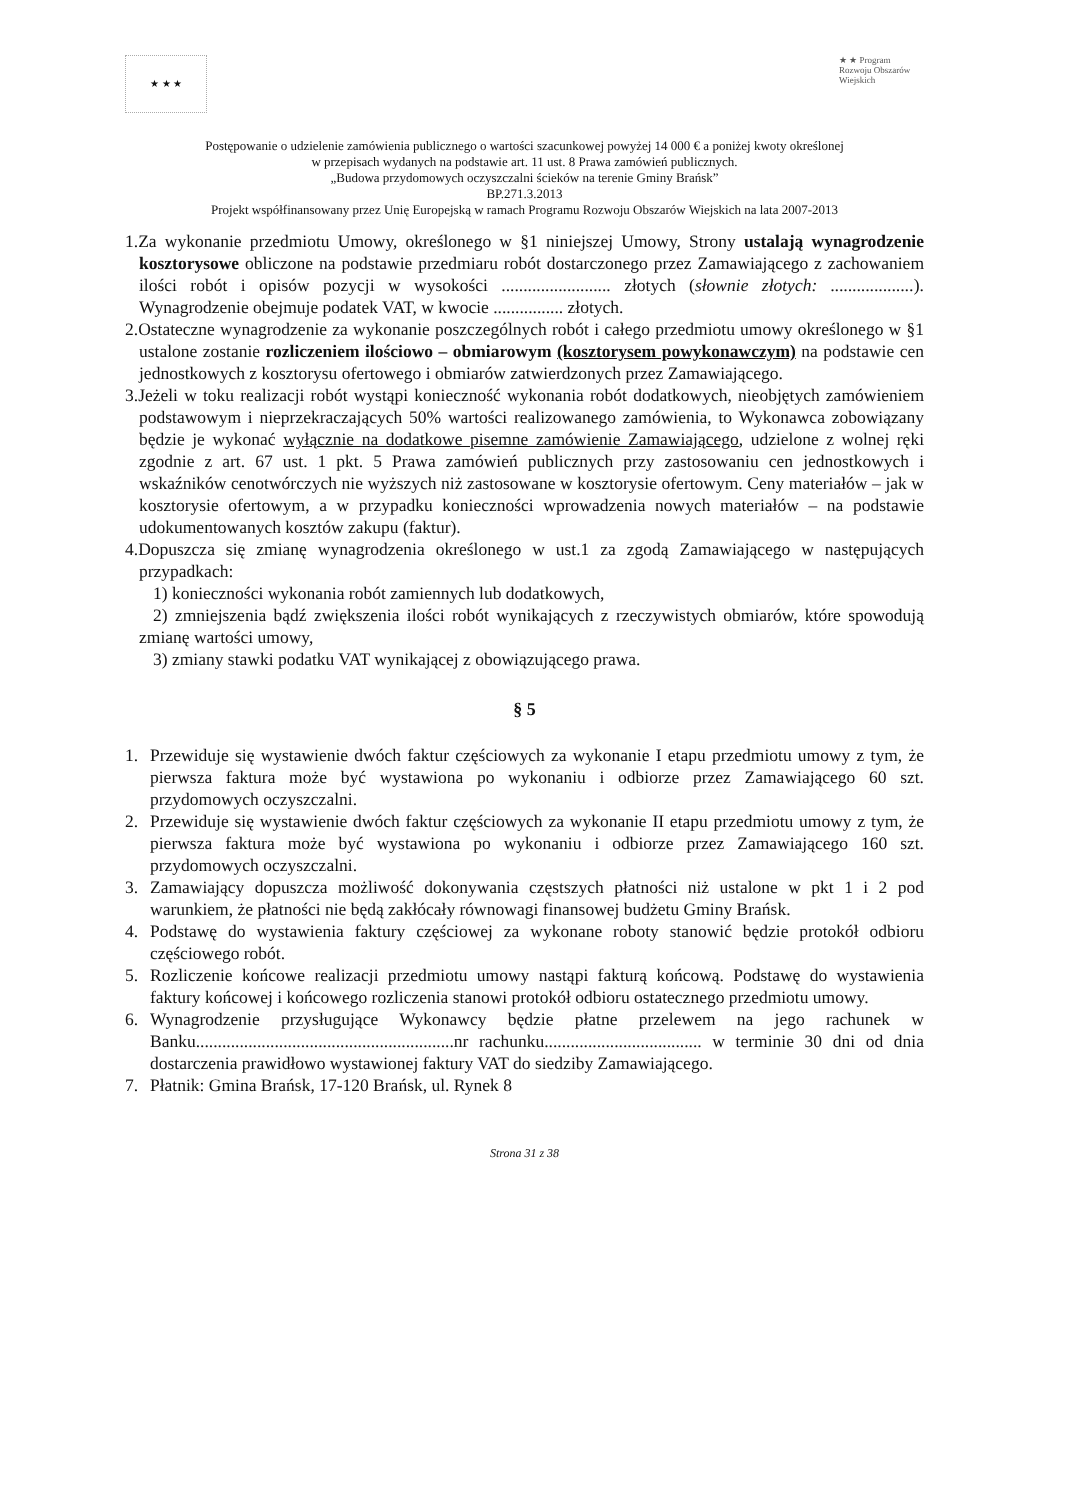★ ★ ★
★ ★ Program Rozwoju Obszarów Wiejskich
Postępowanie o udzielenie zamówienia publicznego o wartości szacunkowej powyżej 14 000 € a poniżej kwoty określonej
w przepisach wydanych na podstawie art. 11 ust. 8 Prawa zamówień publicznych.
„Budowa przydomowych oczyszczalni ścieków na terenie Gminy Brańsk”
BP.271.3.2013
Projekt współfinansowany przez Unię Europejską w ramach Programu Rozwoju Obszarów Wiejskich na lata 2007-2013
1.Za wykonanie przedmiotu Umowy, określonego w §1 niniejszej Umowy, Strony ustalają wynagrodzenie kosztorysowe obliczone na podstawie przedmiaru robót dostarczonego przez Zamawiającego z zachowaniem ilości robót i opisów pozycji w wysokości ......................... złotych (słownie złotych: ...................). Wynagrodzenie obejmuje podatek VAT, w kwocie ................ złotych.
2.Ostateczne wynagrodzenie za wykonanie poszczególnych robót i całego przedmiotu umowy określonego w §1 ustalone zostanie rozliczeniem ilościowo – obmiarowym (kosztorysem powykonawczym) na podstawie cen jednostkowych z kosztorysu ofertowego i obmiarów zatwierdzonych przez Zamawiającego.
3.Jeżeli w toku realizacji robót wystąpi konieczność wykonania robót dodatkowych, nieobjętych zamówieniem podstawowym i nieprzekraczających 50% wartości realizowanego zamówienia, to Wykonawca zobowiązany będzie je wykonać wyłącznie na dodatkowe pisemne zamówienie Zamawiającego, udzielone z wolnej ręki zgodnie z art. 67 ust. 1 pkt. 5 Prawa zamówień publicznych przy zastosowaniu cen jednostkowych i wskaźników cenotwórczych nie wyższych niż zastosowane w kosztorysie ofertowym. Ceny materiałów – jak w kosztorysie ofertowym, a w przypadku konieczności wprowadzenia nowych materiałów – na podstawie udokumentowanych kosztów zakupu (faktur).
4.Dopuszcza się zmianę wynagrodzenia określonego w ust.1 za zgodą Zamawiającego w następujących przypadkach:
1) konieczności wykonania robót zamiennych lub dodatkowych,
2) zmniejszenia bądź zwiększenia ilości robót wynikających z rzeczywistych obmiarów, które spowodują zmianę wartości umowy,
3) zmiany stawki podatku VAT wynikającej z obowiązującego prawa.
§ 5
1. Przewiduje się wystawienie dwóch faktur częściowych za wykonanie I etapu przedmiotu umowy z tym, że pierwsza faktura może być wystawiona po wykonaniu i odbiorze przez Zamawiającego 60 szt. przydomowych oczyszczalni.
2. Przewiduje się wystawienie dwóch faktur częściowych za wykonanie II etapu przedmiotu umowy z tym, że pierwsza faktura może być wystawiona po wykonaniu i odbiorze przez Zamawiającego 160 szt. przydomowych oczyszczalni.
3. Zamawiający dopuszcza możliwość dokonywania częstszych płatności niż ustalone w pkt 1 i 2 pod warunkiem, że płatności nie będą zakłócały równowagi finansowej budżetu Gminy Brańsk.
4. Podstawę do wystawienia faktury częściowej za wykonane roboty stanowić będzie protokół odbioru częściowego robót.
5. Rozliczenie końcowe realizacji przedmiotu umowy nastąpi fakturą końcową. Podstawę do wystawienia faktury końcowej i końcowego rozliczenia stanowi protokół odbioru ostatecznego przedmiotu umowy.
6. Wynagrodzenie przysługujące Wykonawcy będzie płatne przelewem na jego rachunek w Banku...........................................................nr rachunku.................................... w terminie 30 dni od dnia dostarczenia prawidłowo wystawionej faktury VAT do siedziby Zamawiającego.
7. Płatnik: Gmina Brańsk, 17-120 Brańsk, ul. Rynek 8
Strona 31 z 38